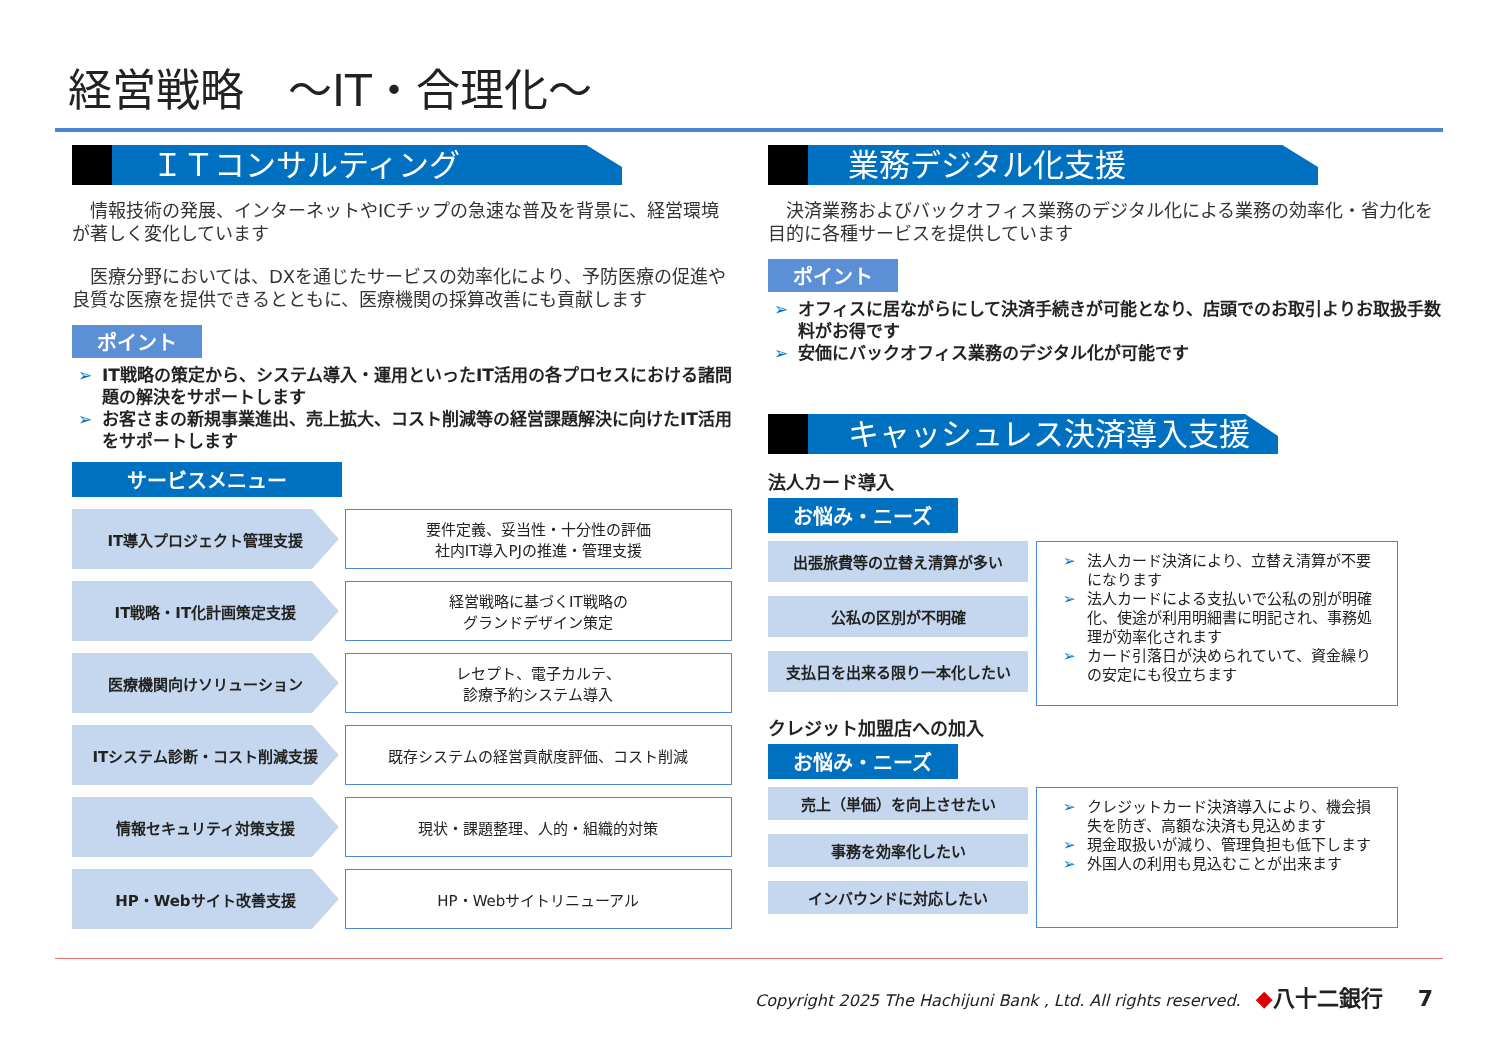経営戦略　～IT・合理化～
ＩＴコンサルティング
　情報技術の発展、インターネットやICチップの急速な普及を背景に、経営環境が著しく変化しています
　医療分野においては、DXを通じたサービスの効率化により、予防医療の促進や良質な医療を提供できるとともに、医療機関の採算改善にも貢献します
ポイント
➢ IT戦略の策定から、システム導入・運用といったIT活用の各プロセスにおける諸問題の解決をサポートします
➢ お客さまの新規事業進出、売上拡大、コスト削減等の経営課題解決に向けたIT活用をサポートします
サービスメニュー
IT導入プロジェクト管理支援 要件定義、妥当性・十分性の評価
社内IT導入PJの推進・管理支援
IT戦略・IT化計画策定支援 経営戦略に基づくIT戦略の
グランドデザイン策定
医療機関向けソリューション レセプト、電子カルテ、
診療予約システム導入
ITシステム診断・コスト削減支援 既存システムの経営貢献度評価、コスト削減
情報セキュリティ対策支援 現状・課題整理、人的・組織的対策
HP・Webサイト改善支援 HP・Webサイトリニューアル
業務デジタル化支援
　決済業務およびバックオフィス業務のデジタル化による業務の効率化・省力化を目的に各種サービスを提供しています
ポイント
➢ オフィスに居ながらにして決済手続きが可能となり、店頭でのお取引よりお取扱手数料がお得です
➢ 安価にバックオフィス業務のデジタル化が可能です
キャッシュレス決済導入支援
法人カード導入
お悩み・ニーズ
出張旅費等の立替え清算が多い
公私の区別が不明確
支払日を出来る限り一本化したい
➢ 法人カード決済により、立替え清算が不要になります
➢ 法人カードによる支払いで公私の別が明確化、使途が利用明細書に明記され、事務処理が効率化されます
➢ カード引落日が決められていて、資金繰りの安定にも役立ちます
クレジット加盟店への加入
お悩み・ニーズ
売上（単価）を向上させたい
事務を効率化したい
インバウンドに対応したい
➢ クレジットカード決済導入により、機会損失を防ぎ、高額な決済も見込めます
➢ 現金取扱いが減り、管理負担も低下します
➢ 外国人の利用も見込むことが出来ます
Copyright 2025 The Hachijuni Bank , Ltd. All rights reserved. ◆八十二銀行 7